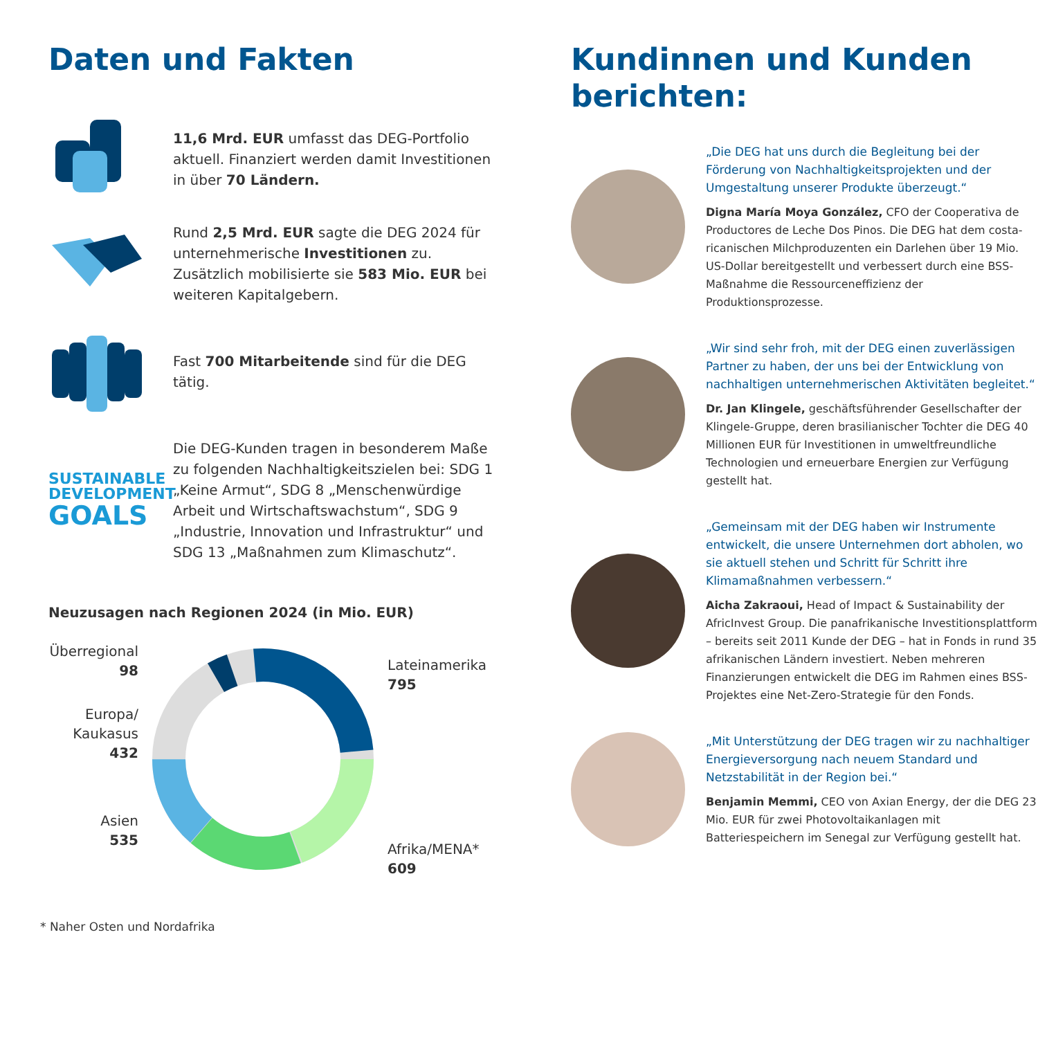Daten und Fakten
11,6 Mrd. EUR umfasst das DEG-Portfolio aktuell. Finanziert werden damit Investitionen in über 70 Ländern.
Rund 2,5 Mrd. EUR sagte die DEG 2024 für unternehmerische Investitionen zu. Zusätzlich mobilisierte sie 583 Mio. EUR bei weiteren Kapitalgebern.
Fast 700 Mitarbeitende sind für die DEG tätig.
SUSTAINABLE
DEVELOPMENT
GOALS
Die DEG-Kunden tragen in besonderem Maße zu folgenden Nachhaltigkeitszielen bei: SDG 1 „Keine Armut“, SDG 8 „Menschenwürdige Arbeit und Wirtschaftswachstum“, SDG 9 „Industrie, Innovation und Infrastruktur“ und SDG 13 „Maßnahmen zum Klimaschutz“.
Neuzusagen nach Regionen 2024 (in Mio. EUR)
Überregional
98
Europa/
Kaukasus
432
Asien
535
Lateinamerika
795
Afrika/MENA*
609
* Naher Osten und Nordafrika
Kundinnen und Kunden berichten:
„Die DEG hat uns durch die Begleitung bei der Förderung von Nachhaltigkeitsprojekten und der Umgestaltung unserer Produkte überzeugt.“
Digna María Moya González, CFO der Cooperativa de Productores de Leche Dos Pinos. Die DEG hat dem costa-ricanischen Milchproduzenten ein Darlehen über 19 Mio. US-Dollar bereitgestellt und verbessert durch eine BSS-Maßnahme die Ressourceneffizienz der Produktionsprozesse.
„Wir sind sehr froh, mit der DEG einen zuverlässigen Partner zu haben, der uns bei der Entwicklung von nachhaltigen unternehmerischen Aktivitäten begleitet.“
Dr. Jan Klingele, geschäftsführender Gesellschafter der Klingele-Gruppe, deren brasilianischer Tochter die DEG 40 Millionen EUR für Investitionen in umweltfreundliche Technologien und erneuerbare Energien zur Verfügung gestellt hat.
„Gemeinsam mit der DEG haben wir Instrumente entwickelt, die unsere Unternehmen dort abholen, wo sie aktuell stehen und Schritt für Schritt ihre Klimamaßnahmen verbessern.“
Aicha Zakraoui, Head of Impact & Sustainability der AfricInvest Group. Die panafrikanische Investitionsplattform – bereits seit 2011 Kunde der DEG – hat in Fonds in rund 35 afrikanischen Ländern investiert. Neben mehreren Finanzierungen entwickelt die DEG im Rahmen eines BSS-Projektes eine Net-Zero-Strategie für den Fonds.
„Mit Unterstützung der DEG tragen wir zu nachhaltiger Energieversorgung nach neuem Standard und Netzstabilität in der Region bei.“
Benjamin Memmi, CEO von Axian Energy, der die DEG 23 Mio. EUR für zwei Photovoltaikanlagen mit Batteriespeichern im Senegal zur Verfügung gestellt hat.